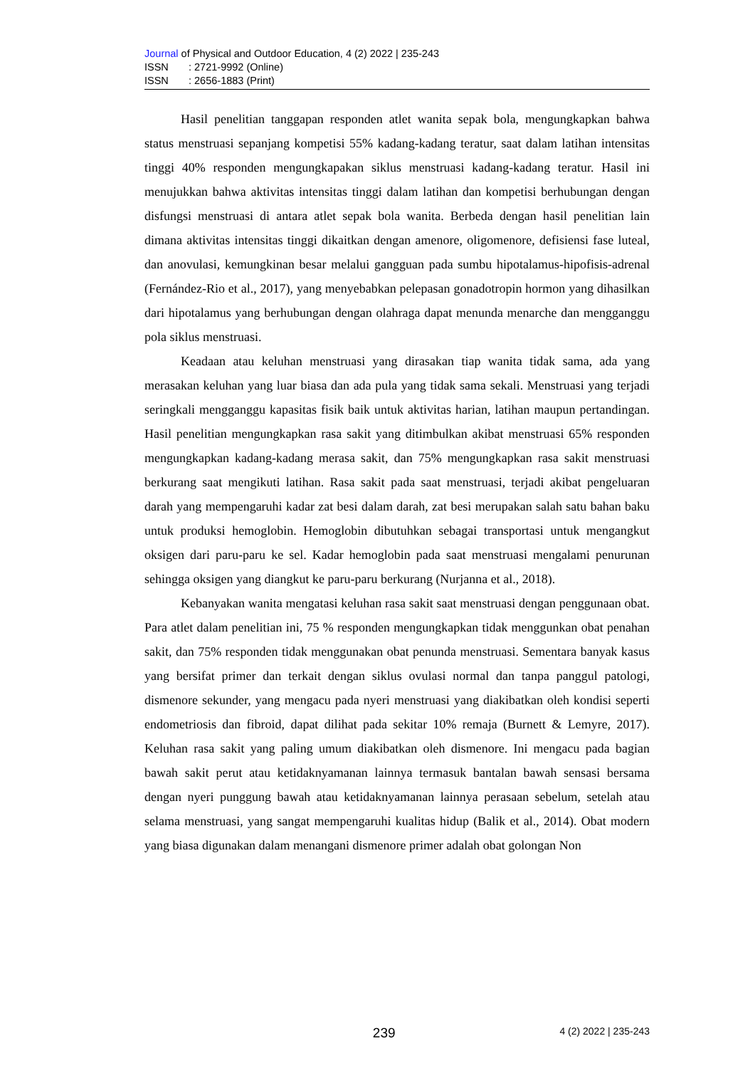Journal of Physical and Outdoor Education, 4 (2) 2022 | 235-243
ISSN: 2721-9992 (Online)
ISSN: 2656-1883 (Print)
Hasil penelitian tanggapan responden atlet wanita sepak bola, mengungkapkan bahwa status menstruasi sepanjang kompetisi 55% kadang-kadang teratur, saat dalam latihan intensitas tinggi 40% responden mengungkapakan siklus menstruasi kadang-kadang teratur. Hasil ini menujukkan bahwa aktivitas intensitas tinggi dalam latihan dan kompetisi berhubungan dengan disfungsi menstruasi di antara atlet sepak bola wanita. Berbeda dengan hasil penelitian lain dimana aktivitas intensitas tinggi dikaitkan dengan amenore, oligomenore, defisiensi fase luteal, dan anovulasi, kemungkinan besar melalui gangguan pada sumbu hipotalamus-hipofisis-adrenal (Fernández-Rio et al., 2017), yang menyebabkan pelepasan gonadotropin hormon yang dihasilkan dari hipotalamus yang berhubungan dengan olahraga dapat menunda menarche dan mengganggu pola siklus menstruasi.
Keadaan atau keluhan menstruasi yang dirasakan tiap wanita tidak sama, ada yang merasakan keluhan yang luar biasa dan ada pula yang tidak sama sekali. Menstruasi yang terjadi seringkali mengganggu kapasitas fisik baik untuk aktivitas harian, latihan maupun pertandingan. Hasil penelitian mengungkapkan rasa sakit yang ditimbulkan akibat menstruasi 65% responden mengungkapkan kadang-kadang merasa sakit, dan 75% mengungkapkan rasa sakit menstruasi berkurang saat mengikuti latihan. Rasa sakit pada saat menstruasi, terjadi akibat pengeluaran darah yang mempengaruhi kadar zat besi dalam darah, zat besi merupakan salah satu bahan baku untuk produksi hemoglobin. Hemoglobin dibutuhkan sebagai transportasi untuk mengangkut oksigen dari paru-paru ke sel. Kadar hemoglobin pada saat menstruasi mengalami penurunan sehingga oksigen yang diangkut ke paru-paru berkurang (Nurjanna et al., 2018).
Kebanyakan wanita mengatasi keluhan rasa sakit saat menstruasi dengan penggunaan obat. Para atlet dalam penelitian ini, 75 % responden mengungkapkan tidak menggunkan obat penahan sakit, dan 75% responden tidak menggunakan obat penunda menstruasi. Sementara banyak kasus yang bersifat primer dan terkait dengan siklus ovulasi normal dan tanpa panggul patologi, dismenore sekunder, yang mengacu pada nyeri menstruasi yang diakibatkan oleh kondisi seperti endometriosis dan fibroid, dapat dilihat pada sekitar 10% remaja (Burnett & Lemyre, 2017). Keluhan rasa sakit yang paling umum diakibatkan oleh dismenore. Ini mengacu pada bagian bawah sakit perut atau ketidaknyamanan lainnya termasuk bantalan bawah sensasi bersama dengan nyeri punggung bawah atau ketidaknyamanan lainnya perasaan sebelum, setelah atau selama menstruasi, yang sangat mempengaruhi kualitas hidup (Balik et al., 2014). Obat modern yang biasa digunakan dalam menangani dismenore primer adalah obat golongan Non
239
4 (2) 2022 | 235-243